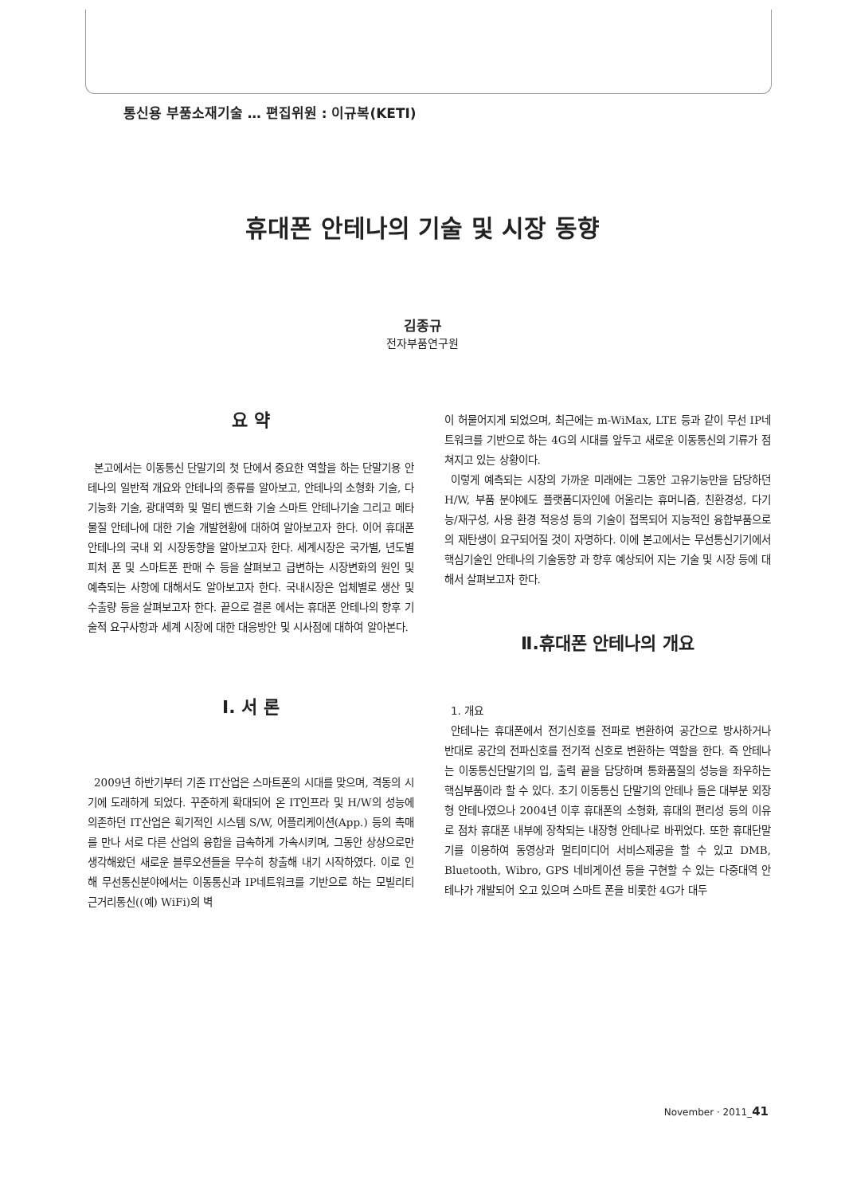통신용 부품소재기술 … 편집위원 : 이규복(KETI)
휴대폰 안테나의 기술 및 시장 동향
김종규
전자부품연구원
요 약
본고에서는 이동통신 단말기의 첫 단에서 중요한 역할을 하는 단말기용 안테나의 일반적 개요와 안테나의 종류를 알아보고, 안테나의 소형화 기술, 다기능화 기술, 광대역화 및 멀티 밴드화 기술 스마트 안테나기술 그리고 메타물질 안테나에 대한 기술 개발현황에 대하여 알아보고자 한다. 이어 휴대폰 안테나의 국내 외 시장동향을 알아보고자 한다. 세계시장은 국가별, 년도별 피처 폰 및 스마트폰 판매 수 등을 살펴보고 급변하는 시장변화의 원인 및 예측되는 사항에 대해서도 알아보고자 한다. 국내시장은 업체별로 생산 및 수출량 등을 살펴보고자 한다. 끝으로 결론 에서는 휴대폰 안테나의 향후 기술적 요구사항과 세계 시장에 대한 대응방안 및 시사점에 대하여 알아본다.
Ⅰ. 서 론
2009년 하반기부터 기존 IT산업은 스마트폰의 시대를 맞으며, 격동의 시기에 도래하게 되었다. 꾸준하게 확대되어 온 IT인프라 및 H/W의 성능에 의존하던 IT산업은 획기적인 시스템 S/W, 어플리케이션(App.) 등의 촉매를 만나 서로 다른 산업의 융합을 급속하게 가속시키며, 그동안 상상으로만 생각해왔던 새로운 블루오션들을 무수히 창출해 내기 시작하였다. 이로 인해 무선통신분야에서는 이동통신과 IP네트워크를 기반으로 하는 모빌리티 근거리통신((예) WiFi)의 벽
이 허물어지게 되었으며, 최근에는 m-WiMax, LTE 등과 같이 무선 IP네트워크를 기반으로 하는 4G의 시대를 앞두고 새로운 이동통신의 기류가 점쳐지고 있는 상황이다.
이렇게 예측되는 시장의 가까운 미래에는 그동안 고유기능만을 담당하던 H/W, 부품 분야에도 플랫폼디자인에 어울리는 휴머니즘, 친환경성, 다기능/재구성, 사용 환경 적응성 등의 기술이 접목되어 지능적인 융합부품으로의 재탄생이 요구되어질 것이 자명하다. 이에 본고에서는 무선통신기기에서 핵심기술인 안테나의 기술동향 과 향후 예상되어 지는 기술 및 시장 등에 대해서 살펴보고자 한다.
Ⅱ.휴대폰 안테나의 개요
1. 개요
안테나는 휴대폰에서 전기신호를 전파로 변환하여 공간으로 방사하거나 반대로 공간의 전파신호를 전기적 신호로 변환하는 역할을 한다. 즉 안테나는 이동통신단말기의 입, 출력 끝을 담당하며 통화품질의 성능을 좌우하는 핵심부품이라 할 수 있다. 초기 이동통신 단말기의 안테나 들은 대부분 외장형 안테나였으나 2004년 이후 휴대폰의 소형화, 휴대의 편리성 등의 이유로 점차 휴대폰 내부에 장착되는 내장형 안테나로 바뀌었다. 또한 휴대단말기를 이용하여 동영상과 멀티미디어 서비스제공을 할 수 있고 DMB, Bluetooth, Wibro, GPS 네비게이션 등을 구현할 수 있는 다중대역 안테나가 개발되어 오고 있으며 스마트 폰을 비롯한 4G가 대두
November · 2011_41